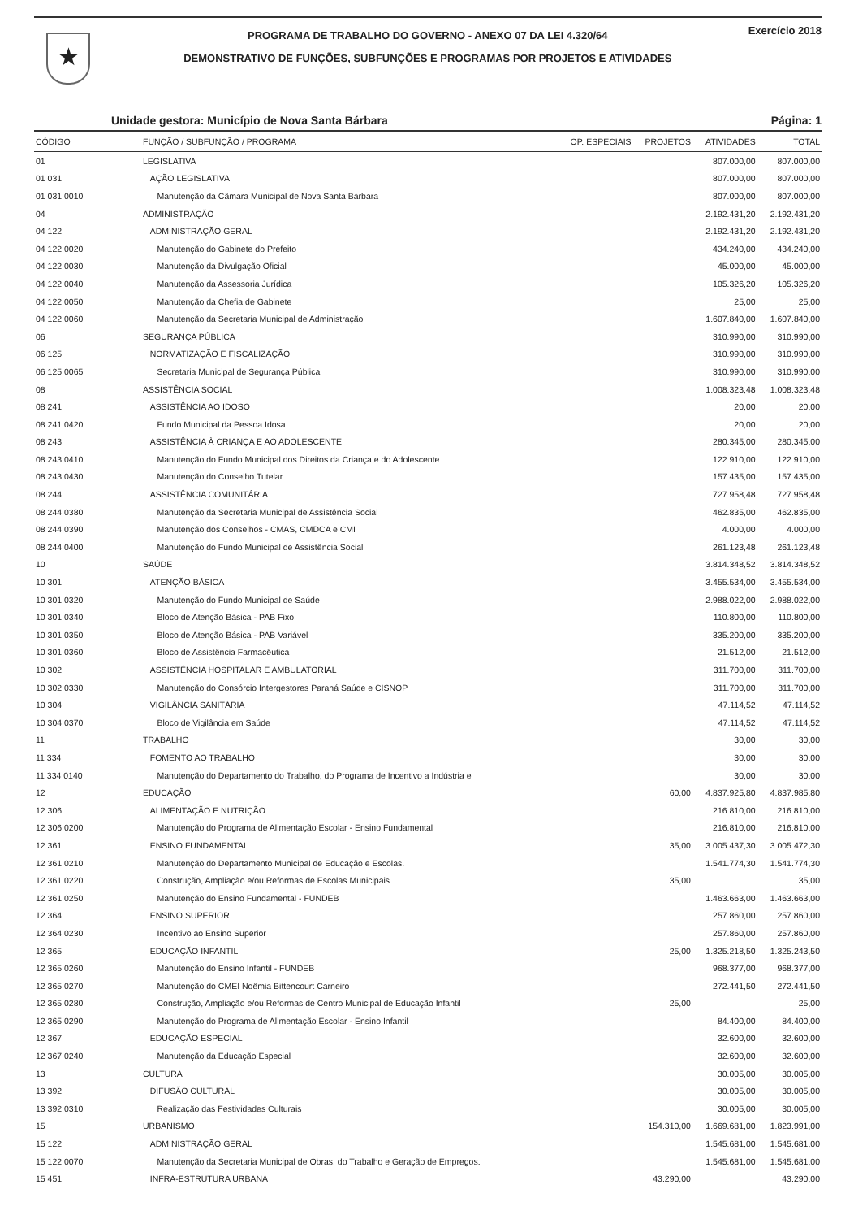★
PROGRAMA DE TRABALHO DO GOVERNO - ANEXO 07 DA LEI 4.320/64
DEMONSTRATIVO DE FUNÇÕES, SUBFUNÇÕES E PROGRAMAS POR PROJETOS E ATIVIDADES
Exercício 2018
Unidade gestora: Município de Nova Santa Bárbara Página: 1
| CÓDIGO | FUNÇÃO / SUBFUNÇÃO / PROGRAMA | OP. ESPECIAIS | PROJETOS | ATIVIDADES | TOTAL |
| --- | --- | --- | --- | --- | --- |
| 01 | LEGISLATIVA | | | 807.000,00 | 807.000,00 |
| 01 031 | AÇÃO LEGISLATIVA | | | 807.000,00 | 807.000,00 |
| 01 031 0010 | Manutenção da Câmara Municipal de Nova Santa Bárbara | | | 807.000,00 | 807.000,00 |
| 04 | ADMINISTRAÇÃO | | | 2.192.431,20 | 2.192.431,20 |
| 04 122 | ADMINISTRAÇÃO GERAL | | | 2.192.431,20 | 2.192.431,20 |
| 04 122 0020 | Manutenção do Gabinete do Prefeito | | | 434.240,00 | 434.240,00 |
| 04 122 0030 | Manutenção da Divulgação Oficial | | | 45.000,00 | 45.000,00 |
| 04 122 0040 | Manutenção da Assessoria Jurídica | | | 105.326,20 | 105.326,20 |
| 04 122 0050 | Manutenção da Chefia de Gabinete | | | 25,00 | 25,00 |
| 04 122 0060 | Manutenção da Secretaria Municipal de Administração | | | 1.607.840,00 | 1.607.840,00 |
| 06 | SEGURANÇA PÚBLICA | | | 310.990,00 | 310.990,00 |
| 06 125 | NORMATIZAÇÃO E FISCALIZAÇÃO | | | 310.990,00 | 310.990,00 |
| 06 125 0065 | Secretaria Municipal de Segurança Pública | | | 310.990,00 | 310.990,00 |
| 08 | ASSISTÊNCIA SOCIAL | | | 1.008.323,48 | 1.008.323,48 |
| 08 241 | ASSISTÊNCIA AO IDOSO | | | 20,00 | 20,00 |
| 08 241 0420 | Fundo Municipal da Pessoa Idosa | | | 20,00 | 20,00 |
| 08 243 | ASSISTÊNCIA À CRIANÇA E AO ADOLESCENTE | | | 280.345,00 | 280.345,00 |
| 08 243 0410 | Manutenção do Fundo Municipal dos Direitos da Criança e do Adolescente | | | 122.910,00 | 122.910,00 |
| 08 243 0430 | Manutenção do Conselho Tutelar | | | 157.435,00 | 157.435,00 |
| 08 244 | ASSISTÊNCIA COMUNITÁRIA | | | 727.958,48 | 727.958,48 |
| 08 244 0380 | Manutenção da Secretaria Municipal de Assistência Social | | | 462.835,00 | 462.835,00 |
| 08 244 0390 | Manutenção dos Conselhos - CMAS, CMDCA e CMI | | | 4.000,00 | 4.000,00 |
| 08 244 0400 | Manutenção do Fundo Municipal de Assistência Social | | | 261.123,48 | 261.123,48 |
| 10 | SAÚDE | | | 3.814.348,52 | 3.814.348,52 |
| 10 301 | ATENÇÃO BÁSICA | | | 3.455.534,00 | 3.455.534,00 |
| 10 301 0320 | Manutenção do Fundo Municipal de Saúde | | | 2.988.022,00 | 2.988.022,00 |
| 10 301 0340 | Bloco de Atenção Básica - PAB Fixo | | | 110.800,00 | 110.800,00 |
| 10 301 0350 | Bloco de Atenção Básica - PAB Variável | | | 335.200,00 | 335.200,00 |
| 10 301 0360 | Bloco de Assistência Farmacêutica | | | 21.512,00 | 21.512,00 |
| 10 302 | ASSISTÊNCIA HOSPITALAR E AMBULATORIAL | | | 311.700,00 | 311.700,00 |
| 10 302 0330 | Manutenção do Consórcio Intergestores Paraná Saúde e CISNOP | | | 311.700,00 | 311.700,00 |
| 10 304 | VIGILÂNCIA SANITÁRIA | | | 47.114,52 | 47.114,52 |
| 10 304 0370 | Bloco de Vigilância em Saúde | | | 47.114,52 | 47.114,52 |
| 11 | TRABALHO | | | 30,00 | 30,00 |
| 11 334 | FOMENTO AO TRABALHO | | | 30,00 | 30,00 |
| 11 334 0140 | Manutenção do Departamento do Trabalho, do Programa de Incentivo a Indústria e | | | 30,00 | 30,00 |
| 12 | EDUCAÇÃO | | 60,00 | 4.837.925,80 | 4.837.985,80 |
| 12 306 | ALIMENTAÇÃO E NUTRIÇÃO | | | 216.810,00 | 216.810,00 |
| 12 306 0200 | Manutenção do Programa de Alimentação Escolar - Ensino Fundamental | | | 216.810,00 | 216.810,00 |
| 12 361 | ENSINO FUNDAMENTAL | | 35,00 | 3.005.437,30 | 3.005.472,30 |
| 12 361 0210 | Manutenção do Departamento Municipal de Educação e Escolas. | | | 1.541.774,30 | 1.541.774,30 |
| 12 361 0220 | Construção, Ampliação e/ou Reformas de Escolas Municipais | | 35,00 | | 35,00 |
| 12 361 0250 | Manutenção do Ensino Fundamental - FUNDEB | | | 1.463.663,00 | 1.463.663,00 |
| 12 364 | ENSINO SUPERIOR | | | 257.860,00 | 257.860,00 |
| 12 364 0230 | Incentivo ao Ensino Superior | | | 257.860,00 | 257.860,00 |
| 12 365 | EDUCAÇÃO INFANTIL | | 25,00 | 1.325.218,50 | 1.325.243,50 |
| 12 365 0260 | Manutenção do Ensino Infantil - FUNDEB | | | 968.377,00 | 968.377,00 |
| 12 365 0270 | Manutenção do CMEI Noêmia Bittencourt Carneiro | | | 272.441,50 | 272.441,50 |
| 12 365 0280 | Construção, Ampliação e/ou Reformas de Centro Municipal de Educação Infantil | | 25,00 | | 25,00 |
| 12 365 0290 | Manutenção do Programa de Alimentação Escolar - Ensino Infantil | | | 84.400,00 | 84.400,00 |
| 12 367 | EDUCAÇÃO ESPECIAL | | | 32.600,00 | 32.600,00 |
| 12 367 0240 | Manutenção da Educação Especial | | | 32.600,00 | 32.600,00 |
| 13 | CULTURA | | | 30.005,00 | 30.005,00 |
| 13 392 | DIFUSÃO CULTURAL | | | 30.005,00 | 30.005,00 |
| 13 392 0310 | Realização das Festividades Culturais | | | 30.005,00 | 30.005,00 |
| 15 | URBANISMO | | 154.310,00 | 1.669.681,00 | 1.823.991,00 |
| 15 122 | ADMINISTRAÇÃO GERAL | | | 1.545.681,00 | 1.545.681,00 |
| 15 122 0070 | Manutenção da Secretaria Municipal de Obras, do Trabalho e Geração de Empregos. | | | 1.545.681,00 | 1.545.681,00 |
| 15 451 | INFRA-ESTRUTURA URBANA | | 43.290,00 | | 43.290,00 |